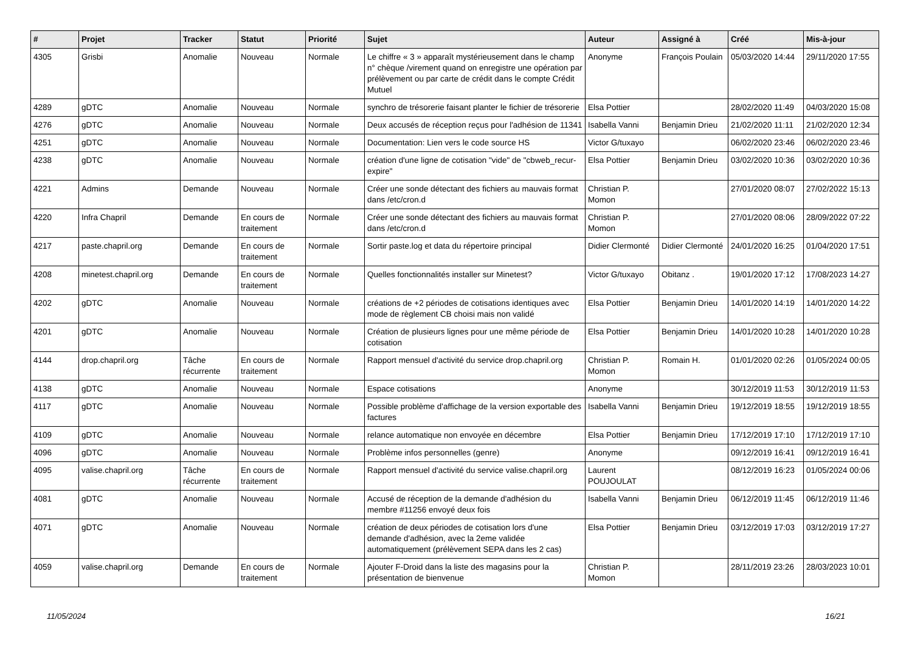| # | Projet | Tracker | Statut | Priorité | Sujet | Auteur | Assigné à | Créé | Mis-à-jour |
| --- | --- | --- | --- | --- | --- | --- | --- | --- | --- |
| 4305 | Grisbi | Anomalie | Nouveau | Normale | Le chiffre « 3 » apparaît mystérieusement dans le champ n° chèque /virement quand on enregistre une opération par prélèvement ou par carte de crédit dans le compte Crédit Mutuel | Anonyme | François Poulain | 05/03/2020 14:44 | 29/11/2020 17:55 |
| 4289 | gDTC | Anomalie | Nouveau | Normale | synchro de trésorerie faisant planter le fichier de trésorerie | Elsa Pottier | | 28/02/2020 11:49 | 04/03/2020 15:08 |
| 4276 | gDTC | Anomalie | Nouveau | Normale | Deux accusés de réception reçus pour l'adhésion de 11341 | Isabella Vanni | Benjamin Drieu | 21/02/2020 11:11 | 21/02/2020 12:34 |
| 4251 | gDTC | Anomalie | Nouveau | Normale | Documentation: Lien vers le code source HS | Victor G/tuxayo | | 06/02/2020 23:46 | 06/02/2020 23:46 |
| 4238 | gDTC | Anomalie | Nouveau | Normale | création d'une ligne de cotisation "vide" de "cbweb_recur-expire" | Elsa Pottier | Benjamin Drieu | 03/02/2020 10:36 | 03/02/2020 10:36 |
| 4221 | Admins | Demande | Nouveau | Normale | Créer une sonde détectant des fichiers au mauvais format dans /etc/cron.d | Christian P. Momon | | 27/01/2020 08:07 | 27/02/2022 15:13 |
| 4220 | Infra Chapril | Demande | En cours de traitement | Normale | Créer une sonde détectant des fichiers au mauvais format dans /etc/cron.d | Christian P. Momon | | 27/01/2020 08:06 | 28/09/2022 07:22 |
| 4217 | paste.chapril.org | Demande | En cours de traitement | Normale | Sortir paste.log et data du répertoire principal | Didier Clermonté | Didier Clermonté | 24/01/2020 16:25 | 01/04/2020 17:51 |
| 4208 | minetest.chapril.org | Demande | En cours de traitement | Normale | Quelles fonctionnalités installer sur Minetest? | Victor G/tuxayo | Obitanz . | 19/01/2020 17:12 | 17/08/2023 14:27 |
| 4202 | gDTC | Anomalie | Nouveau | Normale | créations de +2 périodes de cotisations identiques avec mode de règlement CB choisi mais non validé | Elsa Pottier | Benjamin Drieu | 14/01/2020 14:19 | 14/01/2020 14:22 |
| 4201 | gDTC | Anomalie | Nouveau | Normale | Création de plusieurs lignes pour une même période de cotisation | Elsa Pottier | Benjamin Drieu | 14/01/2020 10:28 | 14/01/2020 10:28 |
| 4144 | drop.chapril.org | Tâche récurrente | En cours de traitement | Normale | Rapport mensuel d'activité du service drop.chapril.org | Christian P. Momon | Romain H. | 01/01/2020 02:26 | 01/05/2024 00:05 |
| 4138 | gDTC | Anomalie | Nouveau | Normale | Espace cotisations | Anonyme | | 30/12/2019 11:53 | 30/12/2019 11:53 |
| 4117 | gDTC | Anomalie | Nouveau | Normale | Possible problème d'affichage de la version exportable des factures | Isabella Vanni | Benjamin Drieu | 19/12/2019 18:55 | 19/12/2019 18:55 |
| 4109 | gDTC | Anomalie | Nouveau | Normale | relance automatique non envoyée en décembre | Elsa Pottier | Benjamin Drieu | 17/12/2019 17:10 | 17/12/2019 17:10 |
| 4096 | gDTC | Anomalie | Nouveau | Normale | Problème infos personnelles (genre) | Anonyme | | 09/12/2019 16:41 | 09/12/2019 16:41 |
| 4095 | valise.chapril.org | Tâche récurrente | En cours de traitement | Normale | Rapport mensuel d'activité du service valise.chapril.org | Laurent POUJOULAT | | 08/12/2019 16:23 | 01/05/2024 00:06 |
| 4081 | gDTC | Anomalie | Nouveau | Normale | Accusé de réception de la demande d'adhésion du membre #11256 envoyé deux fois | Isabella Vanni | Benjamin Drieu | 06/12/2019 11:45 | 06/12/2019 11:46 |
| 4071 | gDTC | Anomalie | Nouveau | Normale | création de deux périodes de cotisation lors d'une demande d'adhésion, avec la 2eme validée automatiquement (prélèvement SEPA dans les 2 cas) | Elsa Pottier | Benjamin Drieu | 03/12/2019 17:03 | 03/12/2019 17:27 |
| 4059 | valise.chapril.org | Demande | En cours de traitement | Normale | Ajouter F-Droid dans la liste des magasins pour la présentation de bienvenue | Christian P. Momon | | 28/11/2019 23:26 | 28/03/2023 10:01 |
11/05/2024 16/21